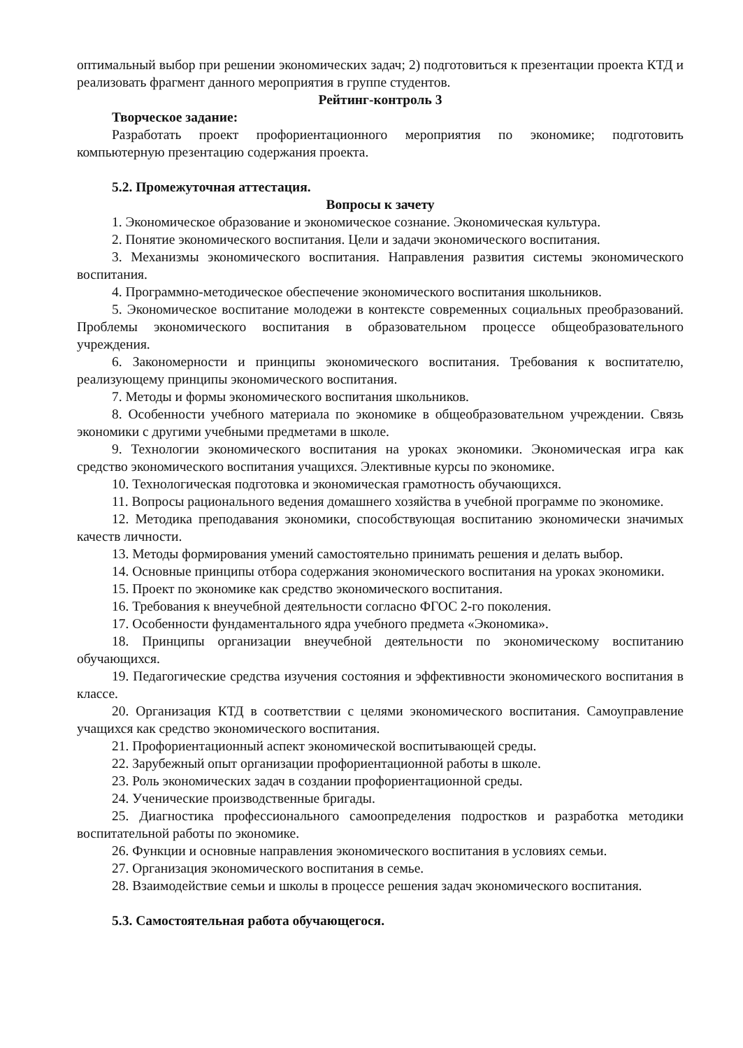оптимальный выбор при решении экономических задач; 2) подготовиться к презентации проекта КТД и реализовать фрагмент данного мероприятия в группе студентов.
Рейтинг-контроль 3
Творческое задание:
Разработать проект профориентационного мероприятия по экономике; подготовить компьютерную презентацию содержания проекта.
5.2. Промежуточная аттестация.
Вопросы к зачету
1. Экономическое образование и экономическое сознание. Экономическая культура.
2. Понятие экономического воспитания. Цели и задачи экономического воспитания.
3. Механизмы экономического воспитания. Направления развития системы экономического воспитания.
4. Программно-методическое обеспечение экономического воспитания школьников.
5. Экономическое воспитание молодежи в контексте современных социальных преобразований. Проблемы экономического воспитания в образовательном процессе общеобразовательного учреждения.
6. Закономерности и принципы экономического воспитания. Требования к воспитателю, реализующему принципы экономического воспитания.
7. Методы и формы экономического воспитания школьников.
8. Особенности учебного материала по экономике в общеобразовательном учреждении. Связь экономики с другими учебными предметами в школе.
9. Технологии экономического воспитания на уроках экономики. Экономическая игра как средство экономического воспитания учащихся. Элективные курсы по экономике.
10. Технологическая подготовка и экономическая грамотность обучающихся.
11. Вопросы рационального ведения домашнего хозяйства в учебной программе по экономике.
12. Методика преподавания экономики, способствующая воспитанию экономически значимых качеств личности.
13. Методы формирования умений самостоятельно принимать решения и делать выбор.
14. Основные принципы отбора содержания экономического воспитания на уроках экономики.
15. Проект по экономике как средство экономического воспитания.
16. Требования к внеучебной деятельности согласно ФГОС 2-го поколения.
17. Особенности фундаментального ядра учебного предмета «Экономика».
18. Принципы организации внеучебной деятельности по экономическому воспитанию обучающихся.
19. Педагогические средства изучения состояния и эффективности экономического воспитания в классе.
20. Организация КТД в соответствии с целями экономического воспитания. Самоуправление учащихся как средство экономического воспитания.
21. Профориентационный аспект экономической воспитывающей среды.
22. Зарубежный опыт организации профориентационной работы в школе.
23. Роль экономических задач в создании профориентационной среды.
24. Ученические производственные бригады.
25. Диагностика профессионального самоопределения подростков и разработка методики воспитательной работы по экономике.
26. Функции и основные направления экономического воспитания в условиях семьи.
27. Организация экономического воспитания в семье.
28. Взаимодействие семьи и школы в процессе решения задач экономического воспитания.
5.3. Самостоятельная работа обучающегося.